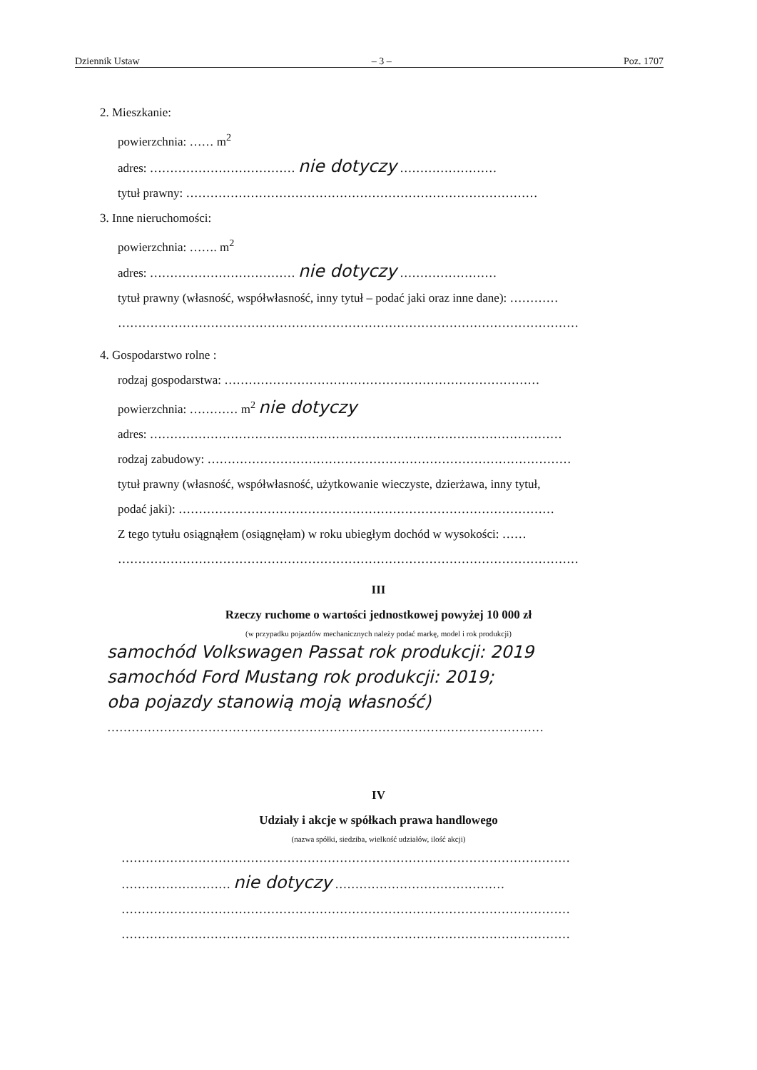Dziennik Ustaw – 3 – Poz. 1707
2. Mieszkanie:
powierzchnia: …… m<sup>2</sup>
adres: ……………………………… nie dotyczy ……………………
tytuł prawny: ……………………………………………………………………………
3. Inne nieruchomości:
powierzchnia: ……. m<sup>2</sup>
adres: ……………………………… nie dotyczy ……………………
tytuł prawny (własność, współwłasność, inny tytuł – podać jaki oraz inne dane): …………
……………………………………………………………………………………………………
4. Gospodarstwo rolne :
rodzaj gospodarstwa: ……………………………………………………………………
powierzchnia: ………… m<sup>2</sup> nie dotyczy
adres: …………………………………………………………………………………………
rodzaj zabudowy: ………………………………………………………………………………
tytuł prawny (własność, współwłasność, użytkowanie wieczyste, dzierżawa, inny tytuł,
podać jaki): …………………………………………………………………………………
Z tego tytułu osiągnąłem (osiągnęłam) w roku ubiegłym dochód w wysokości: ……
……………………………………………………………………………………………………
III
Rzeczy ruchome o wartości jednostkowej powyżej 10 000 zł
(w przypadku pojazdów mechanicznych należy podać markę, model i rok produkcji)
samochód Volkswagen Passat rok produkcji: 2019
samochód Ford Mustang rok produkcji: 2019;
oba pojazdy stanowią moją własność)
………………………………………………………………………………………………
IV
Udziały i akcje w spółkach prawa handlowego
(nazwa spółki, siedziba, wielkość udziałów, ilość akcji)
…………………………………………………………………………………………………
……………………… nie dotyczy ……………………………………
…………………………………………………………………………………………………
…………………………………………………………………………………………………